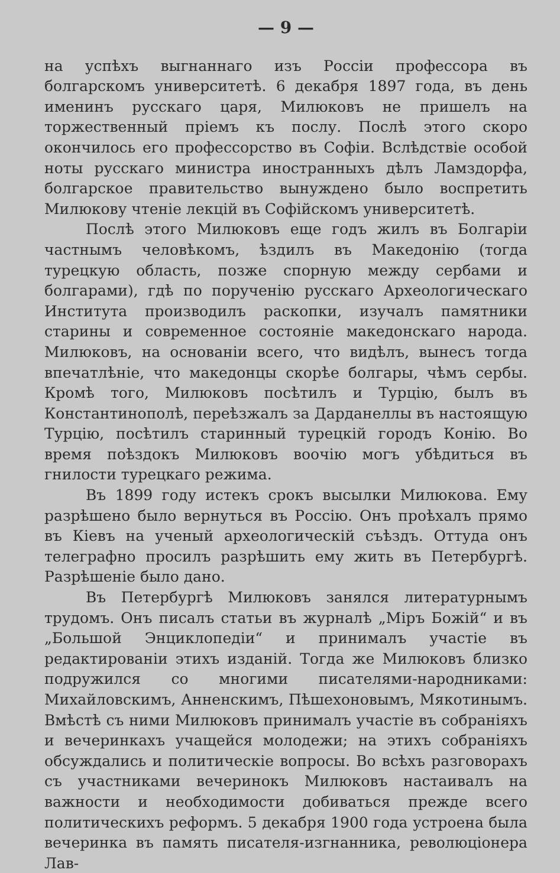— 9 —
на успѣхъ выгнаннаго изъ Россіи профессора въ болгарскомъ университетѣ. 6 декабря 1897 года, въ день именинъ русскаго царя, Милюковъ не пришелъ на торжественный пріемъ къ послу. Послѣ этого скоро окончилось его профессорство въ Софіи. Вслѣдствіе особой ноты русскаго министра иностранныхъ дѣлъ Ламздорфа, болгарское правительство вынуждено было воспретить Милюкову чтеніе лекцій въ Софійскомъ университетѣ.
Послѣ этого Милюковъ еще годъ жилъ въ Болгаріи частнымъ человѣкомъ, ѣздилъ въ Македонію (тогда турецкую область, позже спорную между сербами и болгарами), гдѣ по порученію русскаго Археологическаго Института производилъ раскопки, изучалъ памятники старины и современное состояніе македонскаго народа. Милюковъ, на основаніи всего, что видѣлъ, вынесъ тогда впечатлѣніе, что македонцы скорѣе болгары, чѣмъ сербы. Кромѣ того, Милюковъ посѣтилъ и Турцію, былъ въ Константинополѣ, переѣзжалъ за Дарданеллы въ настоящую Турцію, посѣтилъ старинный турецкій городъ Конію. Во время поѣздокъ Милюковъ воочію могъ убѣдиться въ гнилости турецкаго режима.
Въ 1899 году истекъ срокъ высылки Милюкова. Ему разрѣшено было вернуться въ Россію. Онъ проѣхалъ прямо въ Кіевъ на ученый археологическій съѣздъ. Оттуда онъ телеграфно просилъ разрѣшить ему жить въ Петербургѣ. Разрѣшеніе было дано.
Въ Петербургѣ Милюковъ занялся литературнымъ трудомъ. Онъ писалъ статьи въ журналѣ „Міръ Божій“ и въ „Большой Энциклопедіи“ и принималъ участіе въ редактированіи этихъ изданій. Тогда же Милюковъ близко подружился со многими писателями-народниками: Михайловскимъ, Анненскимъ, Пѣшехоновымъ, Мякотинымъ. Вмѣстѣ съ ними Милюковъ принималъ участіе въ собраніяхъ и вечеринкахъ учащейся молодежи; на этихъ собраніяхъ обсуждались и политическіе вопросы. Во всѣхъ разговорахъ съ участниками вечеринокъ Милюковъ настаивалъ на важности и необходимости добиваться прежде всего политическихъ реформъ. 5 декабря 1900 года устроена была вечеринка въ память писателя-изгнанника, революціонера Лав-